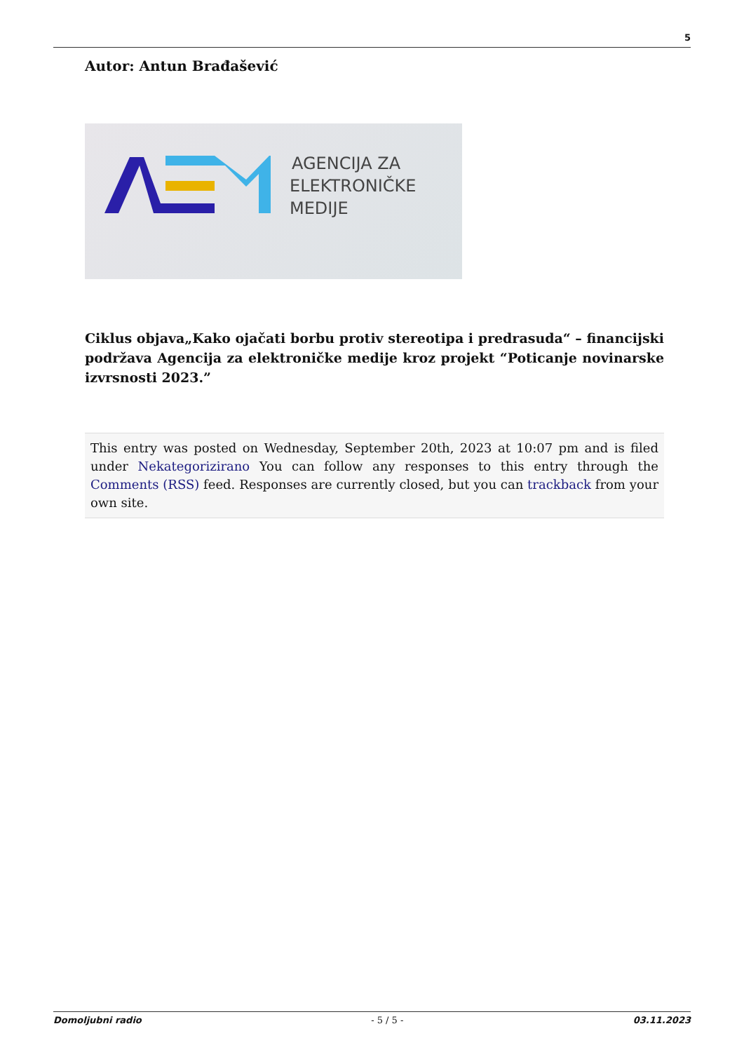5
Autor: Antun Brađašević
AGENCIJA ZA
ELEKTRONIČKE
MEDIJE
Ciklus objava„Kako ojačati borbu protiv stereotipa i predrasuda“ – financijski podržava Agencija za elektroničke medije kroz projekt “Poticanje novinarske izvrsnosti 2023.”
This entry was posted on Wednesday, September 20th, 2023 at 10:07 pm and is filed under Nekategorizirano You can follow any responses to this entry through the Comments (RSS) feed. Responses are currently closed, but you can trackback from your own site.
Domoljubni radio - 5 / 5 - 03.11.2023